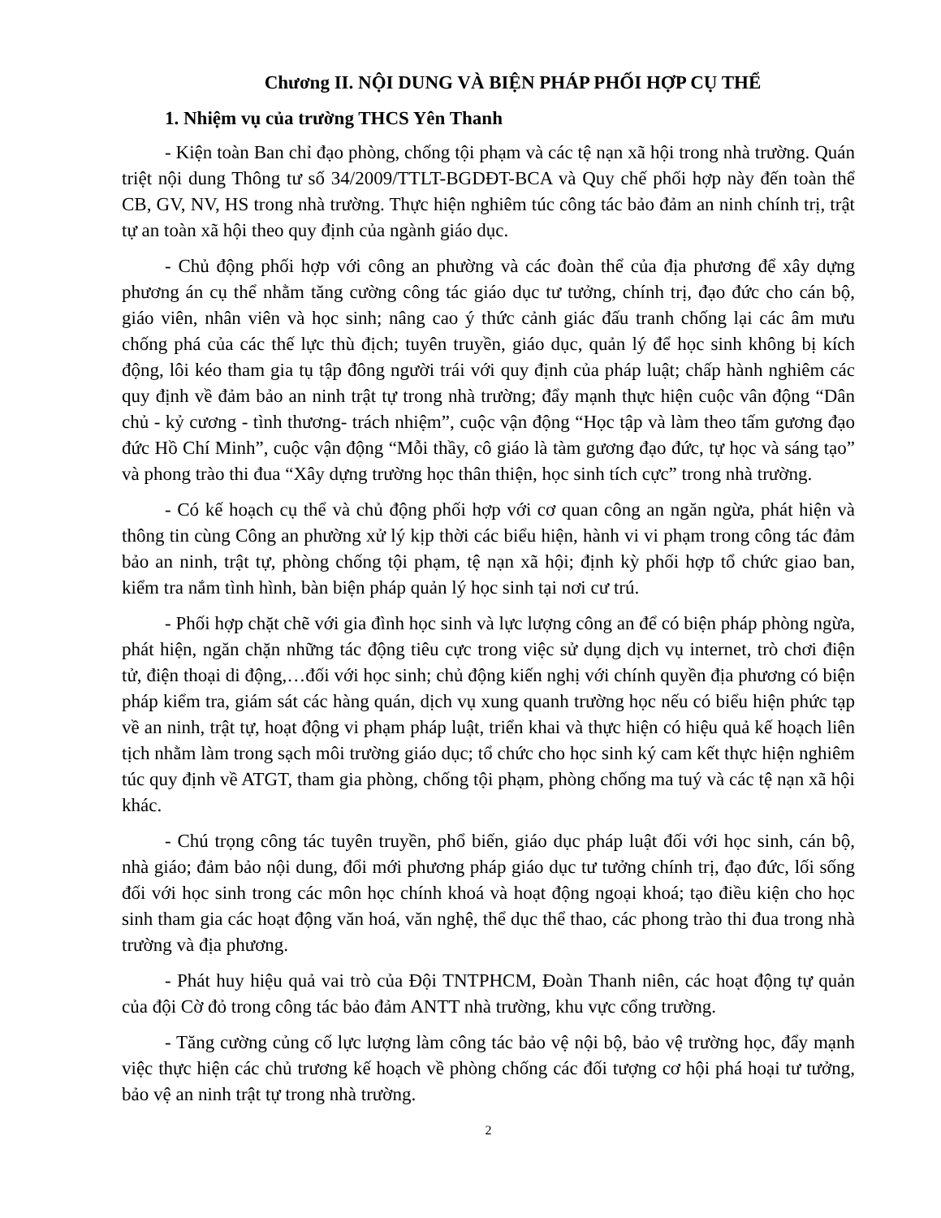Chương II. NỘI DUNG VÀ BIỆN PHÁP PHỐI HỢP CỤ THỂ
1. Nhiệm vụ của trường THCS Yên Thanh
- Kiện toàn Ban chỉ đạo phòng, chống tội phạm và các tệ nạn xã hội trong nhà trường. Quán triệt nội dung Thông tư số 34/2009/TTLT-BGDĐT-BCA và Quy chế phối hợp này đến toàn thể CB, GV, NV, HS trong nhà trường. Thực hiện nghiêm túc công tác bảo đảm an ninh chính trị, trật tự an toàn xã hội theo quy định của ngành giáo dục.
- Chủ động phối hợp với công an phường và các đoàn thể của địa phương để xây dựng phương án cụ thể nhằm tăng cường công tác giáo dục tư tưởng, chính trị, đạo đức cho cán bộ, giáo viên, nhân viên và học sinh; nâng cao ý thức cảnh giác đấu tranh chống lại các âm mưu chống phá của các thế lực thù địch; tuyên truyền, giáo dục, quản lý để học sinh không bị kích động, lôi kéo tham gia tụ tập đông người trái với quy định của pháp luật; chấp hành nghiêm các quy định về đảm bảo an ninh trật tự trong nhà trường; đẩy mạnh thực hiện cuộc vân động “Dân chủ - kỷ cương - tình thương- trách nhiệm”, cuộc vận động “Học tập và làm theo tấm gương đạo đức Hồ Chí Minh”, cuộc vận động “Mỗi thầy, cô giáo là tàm gương đạo đức, tự học và sáng tạo” và phong trào thi đua “Xây dựng trường học thân thiện, học sinh tích cực” trong nhà trường.
- Có kế hoạch cụ thể và chủ động phối hợp với cơ quan công an ngăn ngừa, phát hiện và thông tin cùng Công an phường xử lý kịp thời các biểu hiện, hành vi vi phạm trong công tác đảm bảo an ninh, trật tự, phòng chống tội phạm, tệ nạn xã hội; định kỳ phối hợp tổ chức giao ban, kiểm tra nắm tình hình, bàn biện pháp quản lý học sinh tại nơi cư trú.
- Phối hợp chặt chẽ với gia đình học sinh và lực lượng công an để có biện pháp phòng ngừa, phát hiện, ngăn chặn những tác động tiêu cực trong việc sử dụng dịch vụ internet, trò chơi điện tử, điện thoại di động,…đối với học sinh; chủ động kiến nghị với chính quyền địa phương có biện pháp kiểm tra, giám sát các hàng quán, dịch vụ xung quanh trường học nếu có biểu hiện phức tạp về an ninh, trật tự, hoạt động vi phạm pháp luật, triển khai và thực hiện có hiệu quả kế hoạch liên tịch nhằm làm trong sạch môi trường giáo dục; tổ chức cho học sinh ký cam kết thực hiện nghiêm túc quy định về ATGT, tham gia phòng, chống tội phạm, phòng chống ma tuý và các tệ nạn xã hội khác.
- Chú trọng công tác tuyên truyền, phổ biến, giáo dục pháp luật đối với học sinh, cán bộ, nhà giáo; đảm bảo nội dung, đổi mới phương pháp giáo dục tư tưởng chính trị, đạo đức, lối sống đối với học sinh trong các môn học chính khoá và hoạt động ngoại khoá; tạo điều kiện cho học sinh tham gia các hoạt động văn hoá, văn nghệ, thể dục thể thao, các phong trào thi đua trong nhà trường và địa phương.
- Phát huy hiệu quả vai trò của Đội TNTPHCM, Đoàn Thanh niên, các hoạt động tự quản của đội Cờ đỏ trong công tác bảo đảm ANTT nhà trường, khu vực cổng trường.
- Tăng cường củng cố lực lượng làm công tác bảo vệ nội bộ, bảo vệ trường học, đẩy mạnh việc thực hiện các chủ trương kế hoạch về phòng chống các đối tượng cơ hội phá hoại tư tưởng, bảo vệ an ninh trật tự trong nhà trường.
2